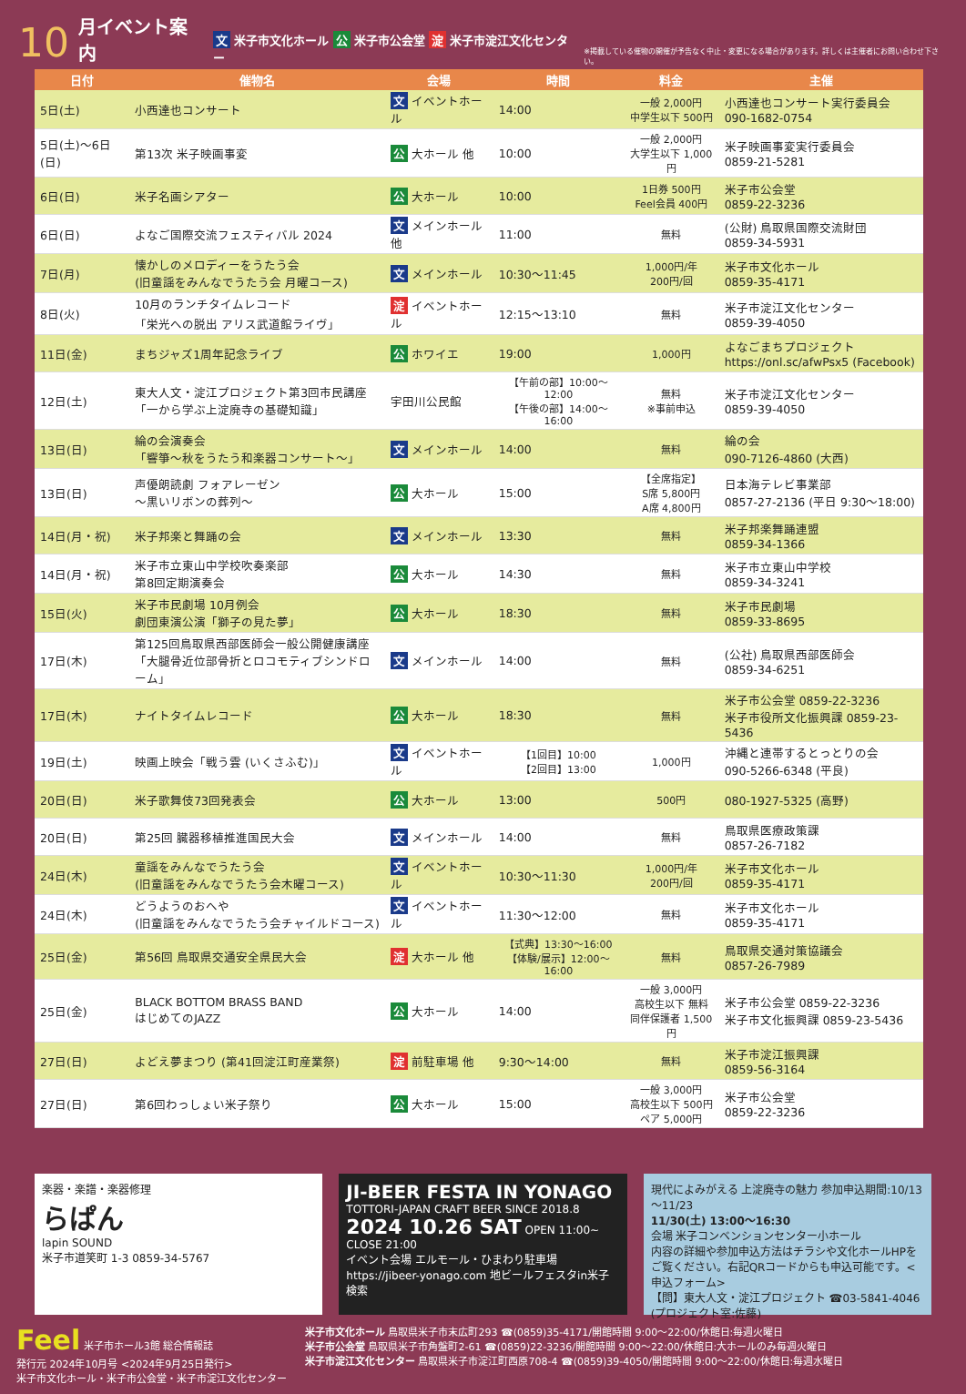10 月イベント案内 文 米子市文化ホール 公 米子市公会堂 淀 米子市淀江文化センター ※掲載している催物の開催が予告なく中止・変更になる場合があります。詳しくは主催者にお問い合わせ下さい。
| 日付 | 催物名 | 会場 | 時間 | 料金 | 主催 |
| --- | --- | --- | --- | --- | --- |
| 5日(土) | 小西達也コンサート | 文 イベントホール | 14:00 | 一般 2,000円 中学生以下 500円 | 小西達也コンサート実行委員会 090-1682-0754 |
| 5日(土)～6日(日) | 第13次 米子映画事変 | 公 大ホール 他 | 10:00 | 一般 2,000円 大学生以下 1,000円 | 米子映画事変実行委員会 0859-21-5281 |
| 6日(日) | 米子名画シアター | 公 大ホール | 10:00 | 1日券 500円 Feel会員 400円 | 米子市公会堂 0859-22-3236 |
| 6日(日) | よなご国際交流フェスティバル 2024 | 文 メインホール 他 | 11:00 | 無料 | (公財) 鳥取県国際交流財団 0859-34-5931 |
| 7日(月) | 懐かしのメロディーをうたう会 (旧童謡をみんなでうたう会 月曜コース) | 文 メインホール | 10:30～11:45 | 1,000円/年 200円/回 | 米子市文化ホール 0859-35-4171 |
| 8日(火) | 10月のランチタイムレコード 「栄光への脱出 アリス武道館ライヴ」 | 淀 イベントホール | 12:15～13:10 | 無料 | 米子市淀江文化センター 0859-39-4050 |
| 11日(金) | まちジャズ1周年記念ライブ | 公 ホワイエ | 19:00 | 1,000円 | よなごまちプロジェクト https://onl.sc/afwPsx5 (Facebook) |
| 12日(土) | 東大人文・淀江プロジェクト第3回市民講座 「一から学ぶ上淀廃寺の基礎知識」 | 宇田川公民館 | 【午前の部】10:00～12:00 【午後の部】14:00～16:00 | 無料 ※事前申込 | 米子市淀江文化センター 0859-39-4050 |
| 13日(日) | 綸の会演奏会 「響箏～秋をうたう和楽器コンサート～」 | 文 メインホール | 14:00 | 無料 | 綸の会 090-7126-4860 (大西) |
| 13日(日) | 声優朗読劇 フォアレーゼン ～黒いリボンの葬列～ | 公 大ホール | 15:00 | 【全席指定】 S席 5,800円 A席 4,800円 | 日本海テレビ事業部 0857-27-2136 (平日 9:30～18:00) |
| 14日(月・祝) | 米子邦楽と舞踊の会 | 文 メインホール | 13:30 | 無料 | 米子邦楽舞踊連盟 0859-34-1366 |
| 14日(月・祝) | 米子市立東山中学校吹奏楽部 第8回定期演奏会 | 公 大ホール | 14:30 | 無料 | 米子市立東山中学校 0859-34-3241 |
| 15日(火) | 米子市民劇場 10月例会 劇団東演公演「獅子の見た夢」 | 公 大ホール | 18:30 | 無料 | 米子市民劇場 0859-33-8695 |
| 17日(木) | 第125回鳥取県西部医師会一般公開健康講座 「大腿骨近位部骨折とロコモティブシンドローム」 | 文 メインホール | 14:00 | 無料 | (公社) 鳥取県西部医師会 0859-34-6251 |
| 17日(木) | ナイトタイムレコード | 公 大ホール | 18:30 | 無料 | 米子市公会堂 0859-22-3236 米子市役所文化振興課 0859-23-5436 |
| 19日(土) | 映画上映会「戦う雲 (いくさふむ)」 | 文 イベントホール | 【1回目】10:00 【2回目】13:00 | 1,000円 | 沖縄と連帯するとっとりの会 090-5266-6348 (平良) |
| 20日(日) | 米子歌舞伎73回発表会 | 公 大ホール | 13:00 | 500円 | 080-1927-5325 (高野) |
| 20日(日) | 第25回 臓器移植推進国民大会 | 文 メインホール | 14:00 | 無料 | 鳥取県医療政策課 0857-26-7182 |
| 24日(木) | 童謡をみんなでうたう会 (旧童謡をみんなでうたう会木曜コース) | 文 イベントホール | 10:30～11:30 | 1,000円/年 200円/回 | 米子市文化ホール 0859-35-4171 |
| 24日(木) | どうようのおへや (旧童謡をみんなでうたう会チャイルドコース) | 文 イベントホール | 11:30～12:00 | 無料 | 米子市文化ホール 0859-35-4171 |
| 25日(金) | 第56回 鳥取県交通安全県民大会 | 淀 大ホール 他 | 【式典】13:30～16:00 【体験/展示】12:00～16:00 | 無料 | 鳥取県交通対策協議会 0857-26-7989 |
| 25日(金) | BLACK BOTTOM BRASS BAND はじめてのJAZZ | 公 大ホール | 14:00 | 一般 3,000円 高校生以下 無料 同伴保護者 1,500円 | 米子市公会堂 0859-22-3236 米子市文化振興課 0859-23-5436 |
| 27日(日) | よどえ夢まつり (第41回淀江町産業祭) | 淀 前駐車場 他 | 9:30～14:00 | 無料 | 米子市淀江振興課 0859-56-3164 |
| 27日(日) | 第6回わっしょい米子祭り | 公 大ホール | 15:00 | 一般 3,000円 高校生以下 500円 ペア 5,000円 | 米子市公会堂 0859-22-3236 |
楽器・楽譜・楽器修理
らぱん
lapin SOUND
米子市道笑町 1-3 0859-34-5767
JI-BEER FESTA IN YONAGO
TOTTORI-JAPAN CRAFT BEER SINCE 2018.8
2024 10.26 SAT OPEN 11:00~ CLOSE 21:00
イベント会場 エルモール・ひまわり駐車場
https://jibeer-yonago.com 地ビールフェスタin米子 検索
現代によみがえる 上淀廃寺の魅力 参加申込期間:10/13～11/23
11/30(土) 13:00～16:30
会場 米子コンベンションセンター小ホール
内容の詳細や参加申込方法はチラシや文化ホールHPをご覧ください。右記QRコードからも申込可能です。<申込フォーム>
【問】東大人文・淀江プロジェクト ☎03-5841-4046 (プロジェクト室:佐藤)
Feel 米子市ホール3館 総合情報誌
発行元 2024年10月号 <2024年9月25日発行>
米子市文化ホール・米子市公会堂・米子市淀江文化センター
米子市文化ホール 鳥取県米子市末広町293 ☎(0859)35-4171/開館時間 9:00～22:00/休館日:毎週火曜日
米子市公会堂 鳥取県米子市角盤町2-61 ☎(0859)22-3236/開館時間 9:00～22:00/休館日:大ホールのみ毎週火曜日
米子市淀江文化センター 鳥取県米子市淀江町西原708-4 ☎(0859)39-4050/開館時間 9:00～22:00/休館日:毎週水曜日